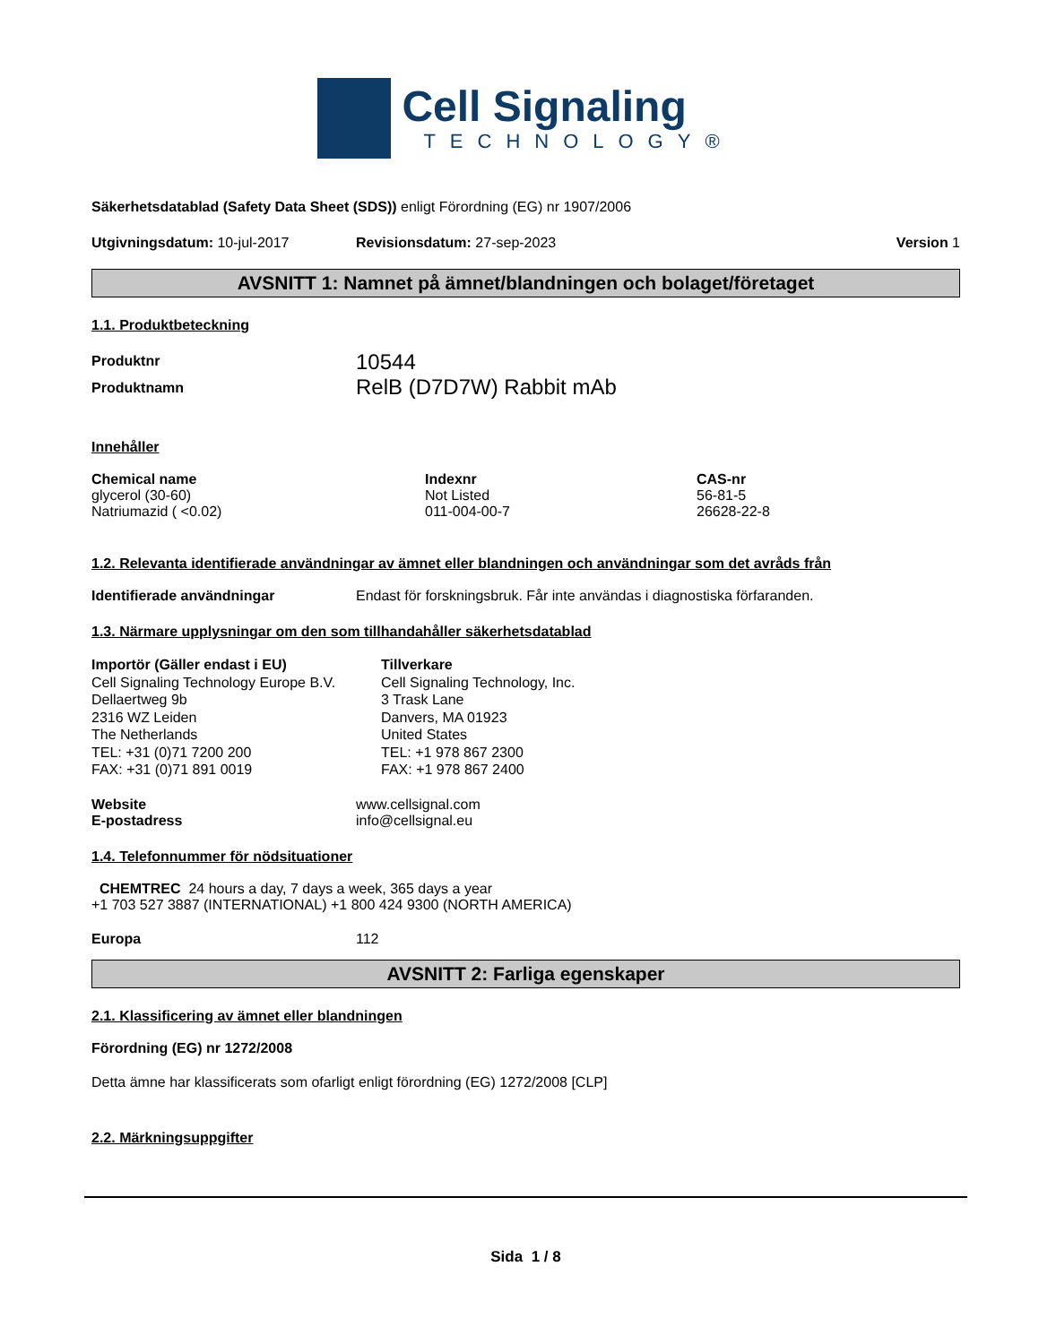Cell Signaling
TECHNOLOGY®
Säkerhetsdatablad (Safety Data Sheet (SDS)) enligt Förordning (EG) nr 1907/2006
Utgivningsdatum: 10-jul-2017 Revisionsdatum: 27-sep-2023 Version 1
AVSNITT 1: Namnet på ämnet/blandningen och bolaget/företaget
1.1. Produktbeteckning
Produktnr 10544
Produktnamn RelB (D7D7W) Rabbit mAb
Innehåller
| Chemical name | Indexnr | CAS-nr |
| --- | --- | --- |
| glycerol (30-60) | Not Listed | 56-81-5 |
| Natriumazid ( <0.02) | 011-004-00-7 | 26628-22-8 |
1.2. Relevanta identifierade användningar av ämnet eller blandningen och användningar som det avråds från
Identifierade användningar Endast för forskningsbruk. Får inte användas i diagnostiska förfaranden.
1.3. Närmare upplysningar om den som tillhandahåller säkerhetsdatablad
Importör (Gäller endast i EU)
Cell Signaling Technology Europe B.V.
Dellaertweg 9b
2316 WZ Leiden
The Netherlands
TEL: +31 (0)71 7200 200
FAX: +31 (0)71 891 0019
Tillverkare
Cell Signaling Technology, Inc.
3 Trask Lane
Danvers, MA 01923
United States
TEL: +1 978 867 2300
FAX: +1 978 867 2400
Website www.cellsignal.com
E-postadress info@cellsignal.eu
1.4. Telefonnummer för nödsituationer
CHEMTREC 24 hours a day, 7 days a week, 365 days a year
+1 703 527 3887 (INTERNATIONAL) +1 800 424 9300 (NORTH AMERICA)
Europa 112
AVSNITT 2: Farliga egenskaper
2.1. Klassificering av ämnet eller blandningen
Förordning (EG) nr 1272/2008
Detta ämne har klassificerats som ofarligt enligt förordning (EG) 1272/2008 [CLP]
2.2. Märkningsuppgifter
Sida 1 / 8